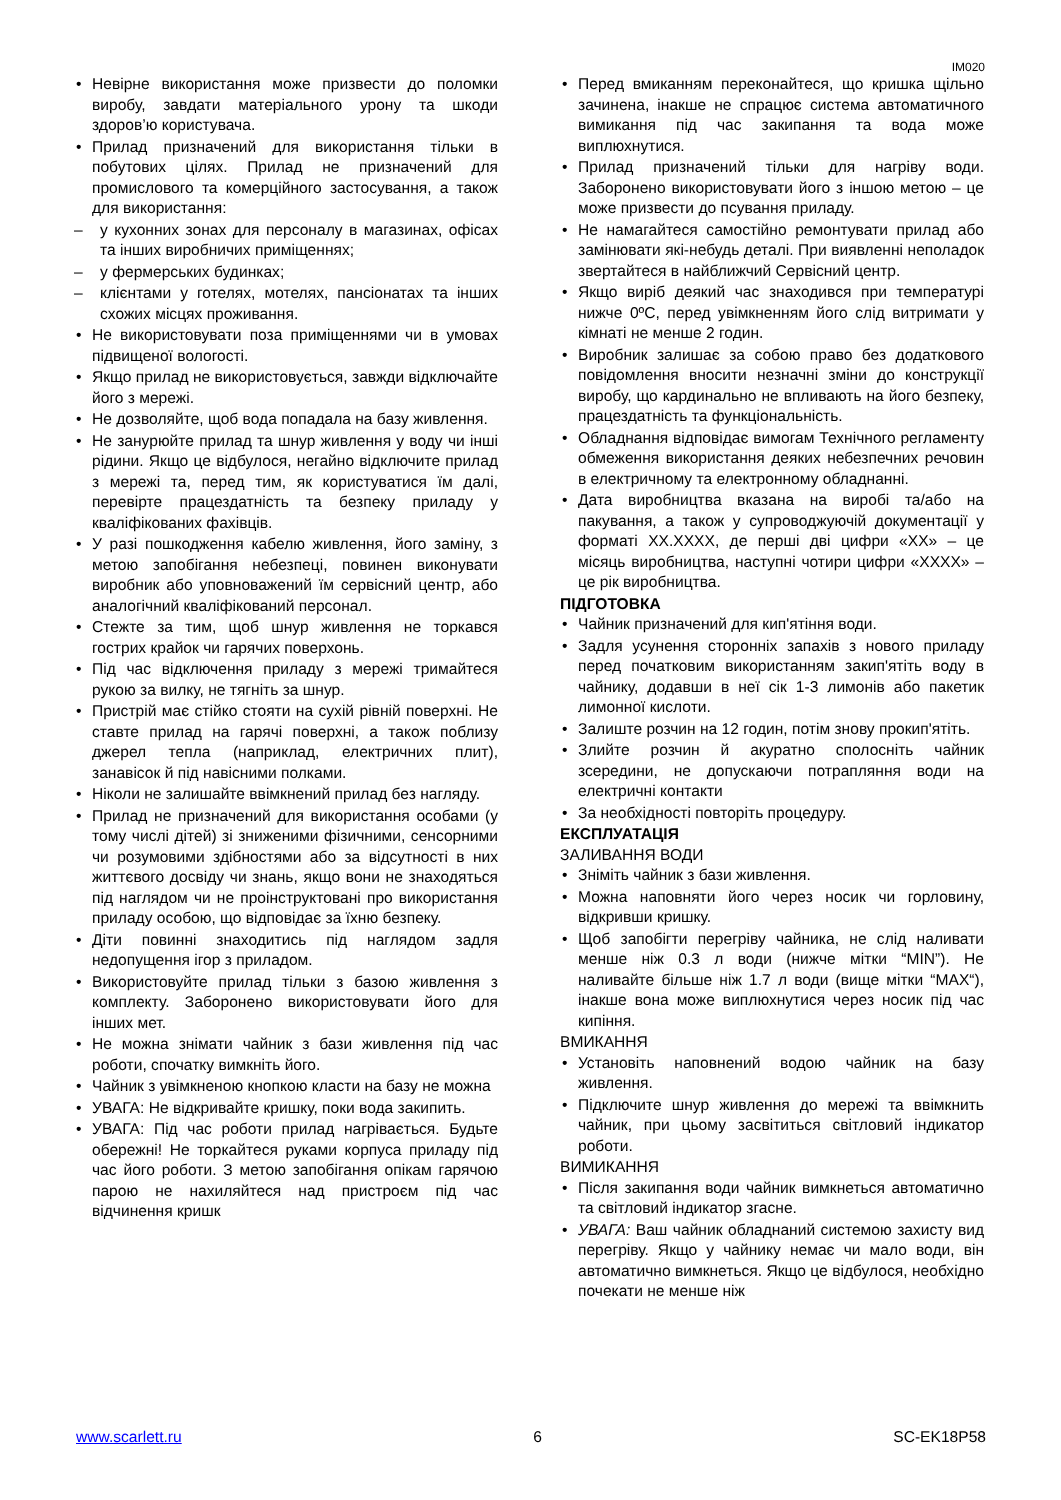IM020
Невірне використання може призвести до поломки виробу, завдати матеріального урону та шкоди здоров’ю користувача.
Прилад призначений для використання тільки в побутових цілях. Прилад не призначений для промислового та комерційного застосування, а також для використання:
у кухонних зонах для персоналу в магазинах, офісах та інших виробничих приміщеннях;
у фермерських будинках;
клієнтами у готелях, мотелях, пансіонатах та інших схожих місцях проживання.
Не використовувати поза приміщеннями чи в умовах підвищеної вологості.
Якщо прилад не використовується, завжди відключайте його з мережі.
Не дозволяйте, щоб вода попадала на базу живлення.
Не занурюйте прилад та шнур живлення у воду чи інші рідини. Якщо це відбулося, негайно відключите прилад з мережі та, перед тим, як користуватися їм далі, перевірте працездатність та безпеку приладу у кваліфікованих фахівців.
У разі пошкодження кабелю живлення, його заміну, з метою запобігання небезпеці, повинен виконувати виробник або уповноважений їм сервісний центр, або аналогічний кваліфікований персонал.
Стежте за тим, щоб шнур живлення не торкався гострих крайок чи гарячих поверхонь.
Під час відключення приладу з мережі тримайтеся рукою за вилку, не тягніть за шнур.
Пристрій має стійко стояти на сухій рівній поверхні. Не ставте прилад на гарячі поверхні, а також поблизу джерел тепла (наприклад, електричних плит), занавісок й під навісними полками.
Ніколи не залишайте ввімкнений прилад без нагляду.
Прилад не призначений для використання особами (у тому числі дітей) зі зниженими фізичними, сенсорними чи розумовими здібностями або за відсутності в них життєвого досвіду чи знань, якщо вони не знаходяться під наглядом чи не проінструктовані про використання приладу особою, що відповідає за їхню безпеку.
Діти повинні знаходитись під наглядом задля недопущення ігор з приладом.
Використовуйте прилад тільки з базою живлення з комплекту. Заборонено використовувати його для інших мет.
Не можна знімати чайник з бази живлення під час роботи, спочатку вимкніть його.
Чайник з увімкненою кнопкою класти на базу не можна
УВАГА: Не відкривайте кришку, поки вода закипить.
УВАГА: Під час роботи прилад нагрівається. Будьте обережні! Не торкайтеся руками корпуса приладу під час його роботи. З метою запобігання опікам гарячою парою не нахиляйтеся над пристроєм під час відчинення кришк
Перед вмиканням переконайтеся, що кришка щільно зачинена, інакше не спрацює система автоматичного вимикання під час закипання та вода може виплюхнутися.
Прилад призначений тільки для нагріву води. Заборонено використовувати його з іншою метою – це може призвести до псування приладу.
Не намагайтеся самостійно ремонтувати прилад або замінювати які-небудь деталі. При виявленні неполадок звертайтеся в найближчий Сервісний центр.
Якщо виріб деякий час знаходився при температурі нижче 0ºC, перед увімкненням його слід витримати у кімнаті не менше 2 годин.
Виробник залишає за собою право без додаткового повідомлення вносити незначні зміни до конструкції виробу, що кардинально не впливають на його безпеку, працездатність та функціональність.
Обладнання відповідає вимогам Технічного регламенту обмеження використання деяких небезпечних речовин в електричному та електронному обладнанні.
Дата виробництва вказана на виробі та/або на пакування, а також у супроводжуючій документації у форматі XX.XXXX, де перші дві цифри «XX» – це місяць виробництва, наступні чотири цифри «XXXX» – це рік виробництва.
ПІДГОТОВКА
Чайник призначений для кип'ятіння води.
Задля усунення сторонніх запахів з нового приладу перед початковим використанням закип'ятіть воду в чайнику, додавши в неї сік 1-3 лимонів або пакетик лимонної кислоти.
Залиште розчин на 12 годин, потім знову прокип'ятіть.
Злийте розчин й акуратно сполосніть чайник зсередини, не допускаючи потрапляння води на електричні контакти
За необхідності повторіть процедуру.
ЕКСПЛУАТАЦІЯ
ЗАЛИВАННЯ ВОДИ
Зніміть чайник з бази живлення.
Можна наповняти його через носик чи горловину, відкривши кришку.
Щоб запобігти перегріву чайника, не слід наливати менше ніж 0.3 л води (нижче мітки “MIN”). Не наливайте більше ніж 1.7 л води (вище мітки “MAX“), інакше вона може виплюхнутися через носик під час кипіння.
ВМИКАННЯ
Установіть наповнений водою чайник на базу живлення.
Підключите шнур живлення до мережі та ввімкнить чайник, при цьому засвітиться світловий індикатор роботи.
ВИМИКАННЯ
Після закипання води чайник вимкнеться автоматично та світловий індикатор згасне.
УВАГА: Ваш чайник обладнаний системою захисту вид перегріву. Якщо у чайнику немає чи мало води, він автоматично вимкнеться. Якщо це відбулося, необхідно почекати не менше ніж
www.scarlett.ru 6 SC-EK18P58